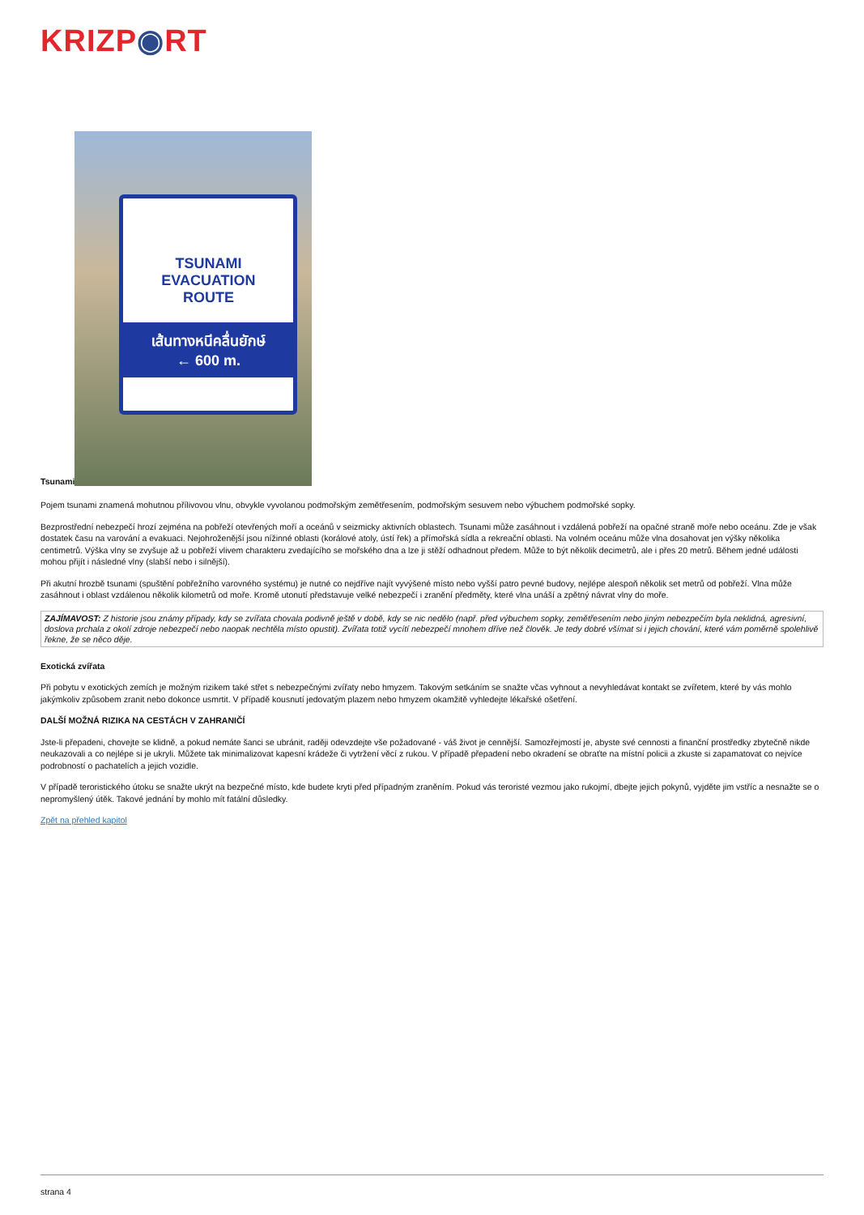KRIZP◉RT
Tsunami
TSUNAMI
EVACUATION
ROUTE
เส้นทางหนีคลื่นยักษ์
← 600 m.
Pojem tsunami znamená mohutnou přílivovou vlnu, obvykle vyvolanou podmořským zemětřesením, podmořským sesuvem nebo výbuchem podmořské sopky.
Bezprostřední nebezpečí hrozí zejména na pobřeží otevřených moří a oceánů v seizmicky aktivních oblastech. Tsunami může zasáhnout i vzdálená pobřeží na opačné straně moře nebo oceánu. Zde je však dostatek času na varování a evakuaci. Nejohroženější jsou nížinné oblasti (korálové atoly, ústí řek) a přímořská sídla a rekreační oblasti. Na volném oceánu může vlna dosahovat jen výšky několika centimetrů. Výška vlny se zvyšuje až u pobřeží vlivem charakteru zvedajícího se mořského dna a lze ji stěží odhadnout předem. Může to být několik decimetrů, ale i přes 20 metrů. Během jedné události mohou přijít i následné vlny (slabší nebo i silnější).
Při akutní hrozbě tsunami (spuštění pobřežního varovného systému) je nutné co nejdříve najít vyvýšené místo nebo vyšší patro pevné budovy, nejlépe alespoň několik set metrů od pobřeží. Vlna může zasáhnout i oblast vzdálenou několik kilometrů od moře. Kromě utonutí představuje velké nebezpečí i zranění předměty, které vlna unáší a zpětný návrat vlny do moře.
ZAJÍMAVOST: Z historie jsou známy případy, kdy se zvířata chovala podivně ještě v době, kdy se nic nedělo (např. před výbuchem sopky, zemětřesením nebo jiným nebezpečím byla neklidná, agresivní, doslova prchala z okolí zdroje nebezpečí nebo naopak nechtěla místo opustit). Zvířata totiž vycítí nebezpečí mnohem dříve než člověk. Je tedy dobré všímat si i jejich chování, které vám poměrně spolehlivě řekne, že se něco děje.
Exotická zvířata
Při pobytu v exotických zemích je možným rizikem také střet s nebezpečnými zvířaty nebo hmyzem. Takovým setkáním se snažte včas vyhnout a nevyhledávat kontakt se zvířetem, které by vás mohlo jakýmkoliv způsobem zranit nebo dokonce usmrtit. V případě kousnutí jedovatým plazem nebo hmyzem okamžitě vyhledejte lékařské ošetření.
DALŠÍ MOŽNÁ RIZIKA NA CESTÁCH V ZAHRANIČÍ
Jste-li přepadeni, chovejte se klidně, a pokud nemáte šanci se ubránit, raději odevzdejte vše požadované - váš život je cennější. Samozřejmostí je, abyste své cennosti a finanční prostředky zbytečně nikde neukazovali a co nejlépe si je ukryli. Můžete tak minimalizovat kapesní krádeže či vytržení věcí z rukou. V případě přepadení nebo okradení se obraťte na místní policii a zkuste si zapamatovat co nejvíce podrobností o pachatelích a jejich vozidle.
V případě teroristického útoku se snažte ukrýt na bezpečné místo, kde budete kryti před případným zraněním. Pokud vás teroristé vezmou jako rukojmí, dbejte jejich pokynů, vyjděte jim vstříc a nesnažte se o nepromyšlený útěk. Takové jednání by mohlo mít fatální důsledky.
Zpět na přehled kapitol
strana 4